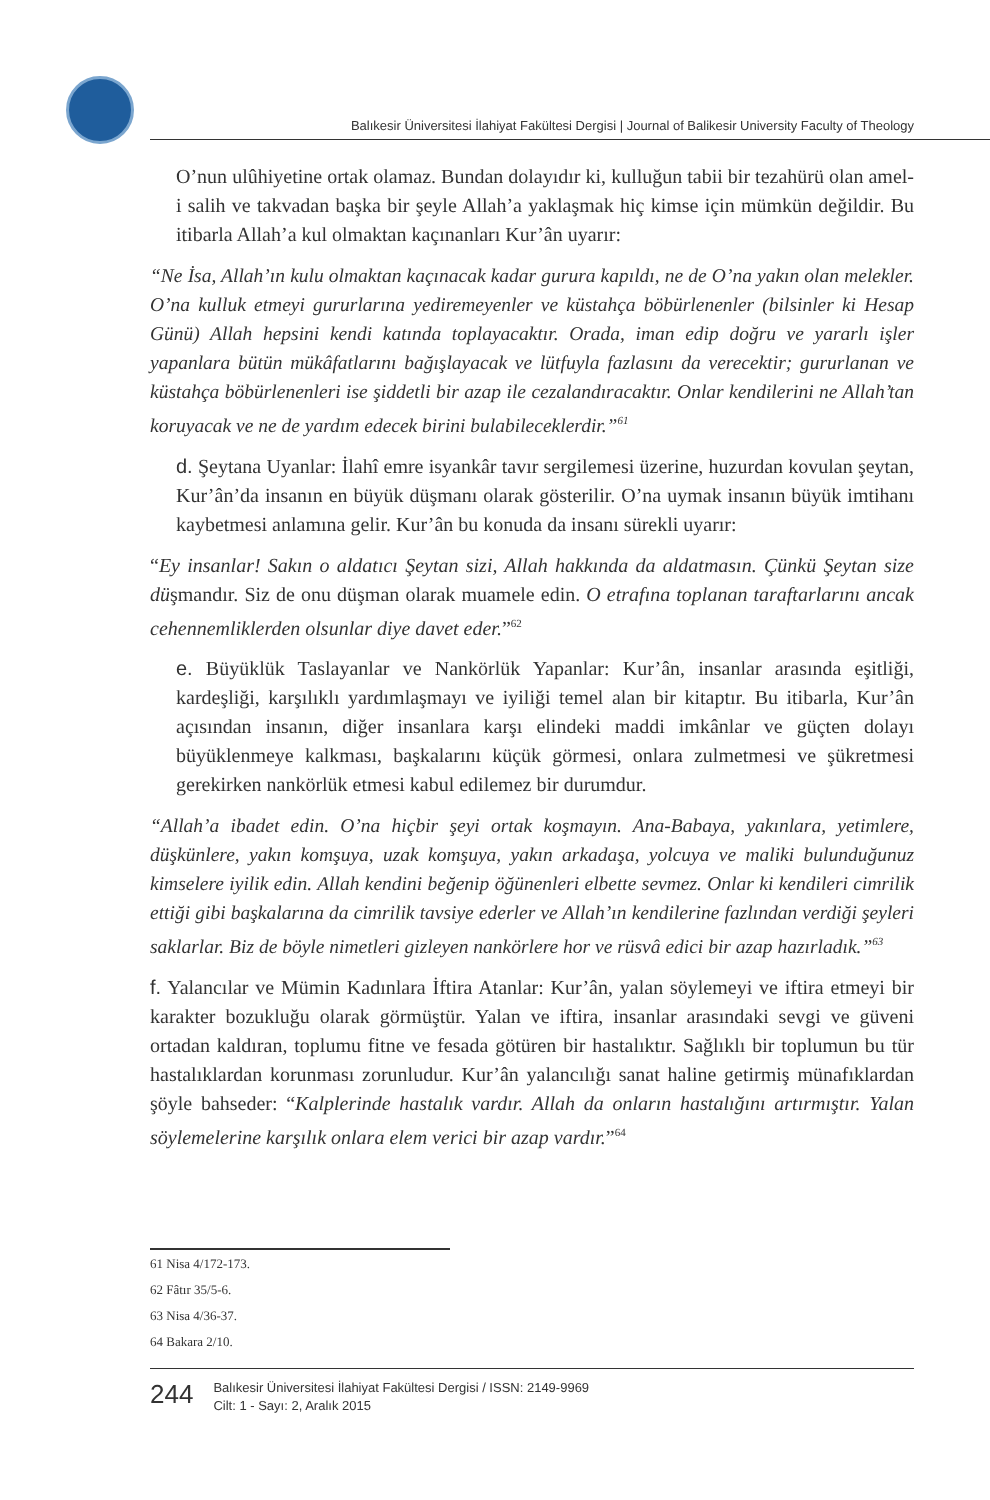Balıkesir Üniversitesi İlahiyat Fakültesi Dergisi | Journal of Balikesir University Faculty of Theology
O’nun ulûhiyetine ortak olamaz. Bundan dolayıdır ki, kulluğun tabii bir tezahürü olan amel-i salih ve takvadan başka bir şeyle Allah’a yaklaşmak hiç kimse için mümkün değildir. Bu itibarla Allah’a kul olmaktan kaçınanları Kur’ân uyarır:
“Ne İsa, Allah’ın kulu olmaktan kaçınacak kadar gurura kapıldı, ne de O’na yakın olan melekler. O’na kulluk etmeyi gururlarına yediremeyenler ve küstahça böbürlenenler (bilsinler ki Hesap Günü) Allah hepsini kendi katında toplayacaktır. Orada, iman edip doğru ve yararlı işler yapanlara bütün mükâfatlarını bağışlayacak ve lütfuyla fazlasını da verecektir; gururlanan ve küstahça böbürlenenleri ise şiddetli bir azap ile cezalandıracaktır. Onlar kendilerini ne Allah’tan koruyacak ve ne de yardım edecek birini bulabileceklerdir.”<sup>61</sup>
d. Şeytana Uyanlar: İlahî emre isyankâr tavır sergilemesi üzerine, huzurdan kovulan şeytan, Kur’ân’da insanın en büyük düşmanı olarak gösterilir. O’na uymak insanın büyük imtihanı kaybetmesi anlamına gelir. Kur’ân bu konuda da insanı sürekli uyarır:
“Ey insanlar! Sakın o aldatıcı Şeytan sizi, Allah hakkında da aldatmasın. Çünkü Şeytan size düşmandır. Siz de onu düşman olarak muamele edin. O etrafına toplanan taraftarlarını ancak cehennemliklerden olsunlar diye davet eder.”<sup>62</sup>
e. Büyüklük Taslayanlar ve Nankörlük Yapanlar: Kur’ân, insanlar arasında eşitliği, kardeşliği, karşılıklı yardımlaşmayı ve iyiliği temel alan bir kitaptır. Bu itibarla, Kur’ân açısından insanın, diğer insanlara karşı elindeki maddi imkânlar ve güçten dolayı büyüklenmeye kalkması, başkalarını küçük görmesi, onlara zulmetmesi ve şükretmesi gerekirken nankörlük etmesi kabul edilemez bir durumdur.
“Allah’a ibadet edin. O’na hiçbir şeyi ortak koşmayın. Ana-Babaya, yakınlara, yetimlere, düşkünlere, yakın komşuya, uzak komşuya, yakın arkadaşa, yolcuya ve maliki bulunduğunuz kimselere iyilik edin. Allah kendini beğenip öğünenleri elbette sevmez. Onlar ki kendileri cimrilik ettiği gibi başkalarına da cimrilik tavsiye ederler ve Allah’ın kendilerine fazlından verdiği şeyleri saklarlar. Biz de böyle nimetleri gizleyen nankörlere hor ve rüsvâ edici bir azap hazırladık.”<sup>63</sup>
f. Yalancılar ve Mümin Kadınlara İftira Atanlar: Kur’ân, yalan söylemeyi ve iftira etmeyi bir karakter bozukluğu olarak görmüştür. Yalan ve iftira, insanlar arasındaki sevgi ve güveni ortadan kaldıran, toplumu fitne ve fesada götüren bir hastalıktır. Sağlıklı bir toplumun bu tür hastalıklardan korunması zorunludur. Kur’ân yalancılığı sanat haline getirmiş münafıklardan şöyle bahseder: “Kalplerinde hastalık vardır. Allah da onların hastalığını artırmıştır. Yalan söylemelerine karşılık onlara elem verici bir azap vardır.”<sup>64</sup>
61 Nisa 4/172-173.
62 Fâtır 35/5-6.
63 Nisa 4/36-37.
64 Bakara 2/10.
244
Balıkesir Üniversitesi İlahiyat Fakültesi Dergisi / ISSN: 2149-9969
Cilt: 1 - Sayı: 2, Aralık 2015